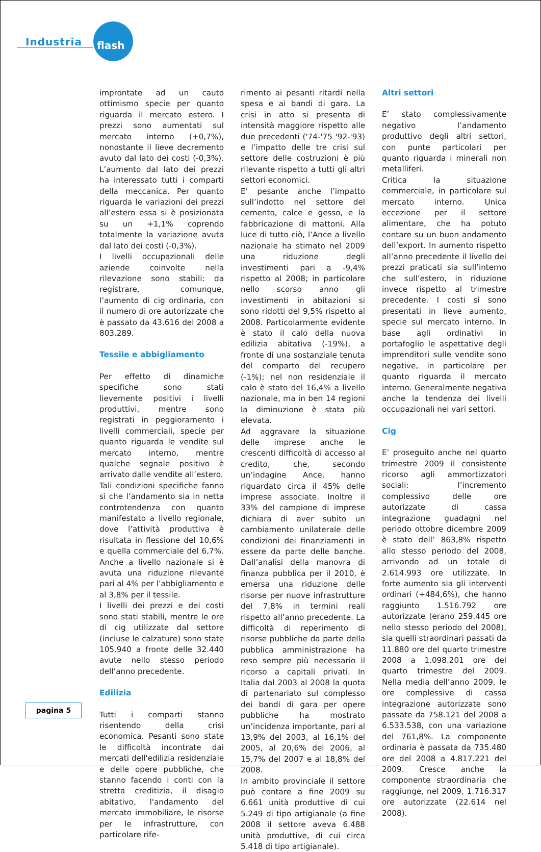Industria flash
improntate ad un cauto ottimismo specie per quanto riguarda il mercato estero. I prezzi sono aumentati sul mercato interno (+0,7%), nonostante il lieve decremento avuto dal lato dei costi (-0,3%). L’aumento dal lato dei prezzi ha interessato tutti i comparti della meccanica. Per quanto riguarda le variazioni dei prezzi all’estero essa si è posizionata su un +1,1% coprendo totalmente la variazione avuta dal lato dei costi (-0,3%).
I livelli occupazionali delle aziende coinvolte nella rilevazione sono stabili: da registrare, comunque, l’aumento di cig ordinaria, con il numero di ore autorizzate che è passato da 43.616 del 2008 a 803.289.
Tessile e abbigliamento
Per effetto di dinamiche specifiche sono stati lievemente positivi i livelli produttivi, mentre sono registrati in peggioramento i livelli commerciali, specie per quanto riguarda le vendite sul mercato interno, mentre qualche segnale positivo è arrivato dalle vendite all’estero.
Tali condizioni specifiche fanno sì che l’andamento sia in netta controtendenza con quanto manifestato a livello regionale, dove l’attività produttiva è risultata in flessione del 10,6% e quella commerciale del 6,7%. Anche a livello nazionale si è avuta una riduzione rilevante pari al 4% per l’abbigliamento e al 3,8% per il tessile.
I livelli dei prezzi e dei costi sono stati stabili, mentre le ore di cig utilizzate dal settore (incluse le calzature) sono state 105.940 a fronte delle 32.440 avute nello stesso periodo dell’anno precedente.
Edilizia
Tutti i comparti stanno risentendo della crisi economica. Pesanti sono state le difficoltà incontrate dai mercati dell'edilizia residenziale e delle opere pubbliche, che stanno facendo i conti con la stretta creditizia, il disagio abitativo, l'andamento del mercato immobiliare, le risorse per le infrastrutture, con particolare rife-
rimento ai pesanti ritardi nella spesa e ai bandi di gara. La crisi in atto si presenta di intensità maggiore rispetto alle due precedenti ('74-'75 '92-'93) e l’impatto delle tre crisi sul settore delle costruzioni è più rilevante rispetto a tutti gli altri settori economici.
E’ pesante anche l’impatto sull’indotto nel settore del cemento, calce e gesso, e la fabbricazione di mattoni. Alla luce di tutto ciò, l’Ance a livello nazionale ha stimato nel 2009 una riduzione degli investimenti pari a -9,4% rispetto al 2008; in particolare nello scorso anno gli investimenti in abitazioni si sono ridotti del 9,5% rispetto al 2008. Particolarmente evidente è stato il calo della nuova edilizia abitativa (-19%), a fronte di una sostanziale tenuta del comparto del recupero (-1%); nel non residenziale il calo è stato del 16,4% a livello nazionale, ma in ben 14 regioni la diminuzione è stata più elevata.
Ad aggravare la situazione delle imprese anche le crescenti difficoltà di accesso al credito, che, secondo un’indagine Ance, hanno riguardato circa il 45% delle imprese associate. Inoltre il 33% del campione di imprese dichiara di aver subito un cambiamento unilaterale delle condizioni dei finanziamenti in essere da parte delle banche. Dall’analisi della manovra di finanza pubblica per il 2010, è emersa una riduzione delle risorse per nuove infrastrutture del 7,8% in termini reali rispetto all’anno precedente. La difficoltà di reperimento di risorse pubbliche da parte della pubblica amministrazione ha reso sempre più necessario il ricorso a capitali privati. In Italia dal 2003 al 2008 la quota di partenariato sul complesso dei bandi di gara per opere pubbliche ha mostrato un’incidenza importante, pari al 13,9% del 2003, al 16,1% del 2005, al 20,6% del 2006, al 15,7% del 2007 e al 18,8% del 2008.
In ambito provinciale il settore può contare a fine 2009 su 6.661 unità produttive di cui 5.249 di tipo artigianale (a fine 2008 il settore aveva 6.488 unità produttive, di cui circa 5.418 di tipo artigianale).
Altri settori
E’ stato complessivamente negativo l’andamento produttivo degli altri settori, con punte particolari per quanto riguarda i minerali non metalliferi.
Critica la situazione commerciale, in particolare sul mercato interno. Unica eccezione per il settore alimentare, che ha potuto contare su un buon andamento dell’export. In aumento rispetto all’anno precedente il livello dei prezzi praticati sia sull’interno che sull’estero, in riduzione invece rispetto al trimestre precedente. I costi si sono presentati in lieve aumento, specie sul mercato interno. In base agli ordinativi in portafoglio le aspettative degli imprenditori sulle vendite sono negative, in particolare per quanto riguarda il mercato interno. Generalmente negativa anche la tendenza dei livelli occupazionali nei vari settori.
Cig
E’ proseguito anche nel quarto trimestre 2009 il consistente ricorso agli ammortizzatori sociali: l’incremento complessivo delle ore autorizzate di cassa integrazione guadagni nel periodo ottobre dicembre 2009 è stato dell’ 863,8% rispetto allo stesso periodo del 2008, arrivando ad un totale di 2.614.993 ore utilizzate. In forte aumento sia gli interventi ordinari (+484,6%), che hanno raggiunto 1.516.792 ore autorizzate (erano 259.445 ore nello stesso periodo del 2008), sia quelli straordinari passati da 11.880 ore del quarto trimestre 2008 a 1.098.201 ore del quarto trimestre del 2009. Nella media dell’anno 2009, le ore complessive di cassa integrazione autorizzate sono passate da 758.121 del 2008 a 6.533.538, con una variazione del 761,8%. La componente ordinaria è passata da 735.480 ore del 2008 a 4.817.221 del 2009. Cresce anche la componente straordinaria che raggiunge, nel 2009, 1.716.317 ore autorizzate (22.614 nel 2008).
pagina 5